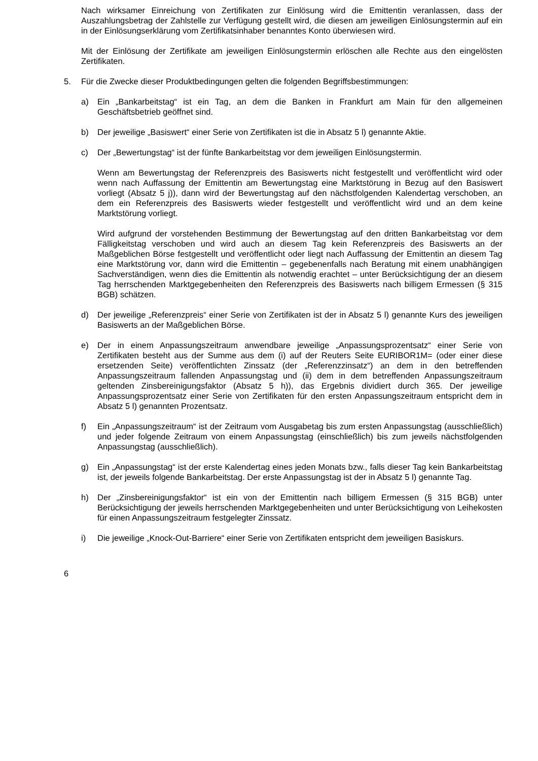Nach wirksamer Einreichung von Zertifikaten zur Einlösung wird die Emittentin veranlassen, dass der Auszahlungsbetrag der Zahlstelle zur Verfügung gestellt wird, die diesen am jeweiligen Einlösungstermin auf ein in der Einlösungserklärung vom Zertifikatsinhaber benanntes Konto überwiesen wird.
Mit der Einlösung der Zertifikate am jeweiligen Einlösungstermin erlöschen alle Rechte aus den eingelösten Zertifikaten.
5. Für die Zwecke dieser Produktbedingungen gelten die folgenden Begriffsbestimmungen:
a) Ein „Bankarbeitstag“ ist ein Tag, an dem die Banken in Frankfurt am Main für den allgemeinen Geschäftsbetrieb geöffnet sind.
b) Der jeweilige „Basiswert“ einer Serie von Zertifikaten ist die in Absatz 5 l) genannte Aktie.
c) Der „Bewertungstag“ ist der fünfte Bankarbeitstag vor dem jeweiligen Einlösungstermin.
Wenn am Bewertungstag der Referenzpreis des Basiswerts nicht festgestellt und veröffentlicht wird oder wenn nach Auffassung der Emittentin am Bewertungstag eine Marktstörung in Bezug auf den Basiswert vorliegt (Absatz 5 j)), dann wird der Bewertungstag auf den nächstfolgenden Kalendertag verschoben, an dem ein Referenzpreis des Basiswerts wieder festgestellt und veröffentlicht wird und an dem keine Marktstörung vorliegt.
Wird aufgrund der vorstehenden Bestimmung der Bewertungstag auf den dritten Bankarbeitstag vor dem Fälligkeitstag verschoben und wird auch an diesem Tag kein Referenzpreis des Basiswerts an der Maßgeblichen Börse festgestellt und veröffentlicht oder liegt nach Auffassung der Emittentin an diesem Tag eine Marktstörung vor, dann wird die Emittentin – gegebenenfalls nach Beratung mit einem unabhängigen Sachverständigen, wenn dies die Emittentin als notwendig erachtet – unter Berücksichtigung der an diesem Tag herrschenden Marktgegebenheiten den Referenzpreis des Basiswerts nach billigem Ermessen (§ 315 BGB) schätzen.
d) Der jeweilige „Referenzpreis“ einer Serie von Zertifikaten ist der in Absatz 5 l) genannte Kurs des jeweiligen Basiswerts an der Maßgeblichen Börse.
e) Der in einem Anpassungszeitraum anwendbare jeweilige „Anpassungsprozentsatz“ einer Serie von Zertifikaten besteht aus der Summe aus dem (i) auf der Reuters Seite EURIBOR1M= (oder einer diese ersetzenden Seite) veröffentlichten Zinssatz (der „Referenzzinsatz“) an dem in den betreffenden Anpassungszeitraum fallenden Anpassungstag und (ii) dem in dem betreffenden Anpassungszeitraum geltenden Zinsbereinigungsfaktor (Absatz 5 h)), das Ergebnis dividiert durch 365. Der jeweilige Anpassungsprozentsatz einer Serie von Zertifikaten für den ersten Anpassungszeitraum entspricht dem in Absatz 5 l) genannten Prozentsatz.
f) Ein „Anpassungszeitraum“ ist der Zeitraum vom Ausgabetag bis zum ersten Anpassungstag (ausschließlich) und jeder folgende Zeitraum von einem Anpassungstag (einschließlich) bis zum jeweils nächstfolgenden Anpassungstag (ausschließlich).
g) Ein „Anpassungstag“ ist der erste Kalendertag eines jeden Monats bzw., falls dieser Tag kein Bankarbeitstag ist, der jeweils folgende Bankarbeitstag. Der erste Anpassungstag ist der in Absatz 5 l) genannte Tag.
h) Der „Zinsbereinigungsfaktor“ ist ein von der Emittentin nach billigem Ermessen (§ 315 BGB) unter Berücksichtigung der jeweils herrschenden Marktgegebenheiten und unter Berücksichtigung von Leihekosten für einen Anpassungszeitraum festgelegter Zinssatz.
i) Die jeweilige „Knock-Out-Barriere“ einer Serie von Zertifikaten entspricht dem jeweiligen Basiskurs.
6